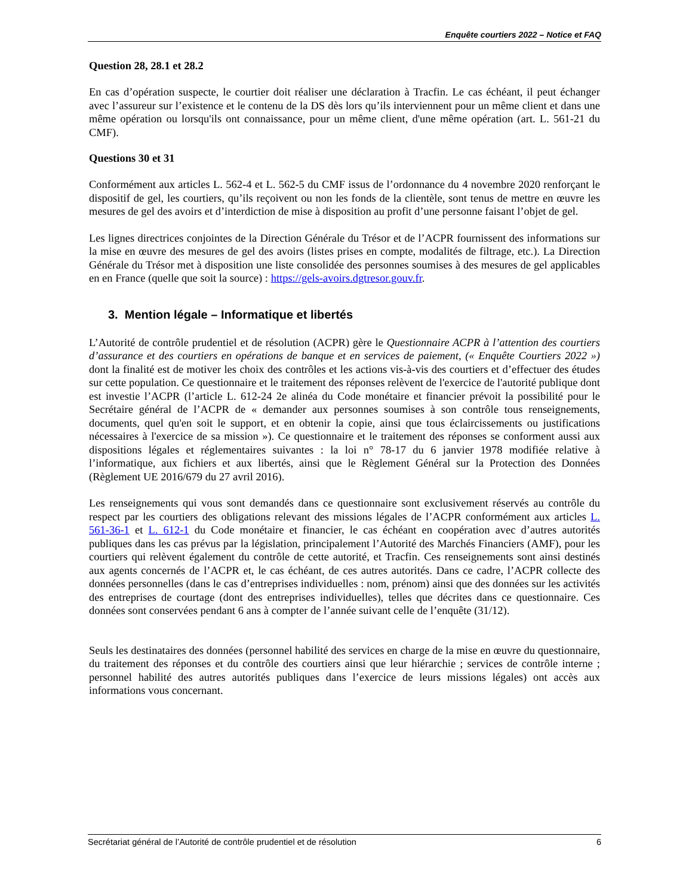Enquête courtiers 2022 – Notice et FAQ
Question 28, 28.1 et 28.2
En cas d’opération suspecte, le courtier doit réaliser une déclaration à Tracfin. Le cas échéant, il peut échanger avec l’assureur sur l’existence et le contenu de la DS dès lors qu’ils interviennent pour un même client et dans une même opération ou lorsqu'ils ont connaissance, pour un même client, d'une même opération (art. L. 561-21 du CMF).
Questions 30 et 31
Conformément aux articles L. 562-4 et L. 562-5 du CMF issus de l’ordonnance du 4 novembre 2020 renforçant le dispositif de gel, les courtiers, qu’ils reçoivent ou non les fonds de la clientèle, sont tenus de mettre en œuvre les mesures de gel des avoirs et d’interdiction de mise à disposition au profit d’une personne faisant l’objet de gel.
Les lignes directrices conjointes de la Direction Générale du Trésor et de l’ACPR fournissent des informations sur la mise en œuvre des mesures de gel des avoirs (listes prises en compte, modalités de filtrage, etc.). La Direction Générale du Trésor met à disposition une liste consolidée des personnes soumises à des mesures de gel applicables en en France (quelle que soit la source) : https://gels-avoirs.dgtresor.gouv.fr.
3. Mention légale – Informatique et libertés
L’Autorité de contrôle prudentiel et de résolution (ACPR) gère le Questionnaire ACPR à l’attention des courtiers d’assurance et des courtiers en opérations de banque et en services de paiement, (« Enquête Courtiers 2022 ») dont la finalité est de motiver les choix des contrôles et les actions vis-à-vis des courtiers et d’effectuer des études sur cette population. Ce questionnaire et le traitement des réponses relèvent de l'exercice de l'autorité publique dont est investie l’ACPR (l’article L. 612-24 2e alinéa du Code monétaire et financier prévoit la possibilité pour le Secrétaire général de l’ACPR de « demander aux personnes soumises à son contrôle tous renseignements, documents, quel qu'en soit le support, et en obtenir la copie, ainsi que tous éclaircissements ou justifications nécessaires à l'exercice de sa mission »). Ce questionnaire et le traitement des réponses se conforment aussi aux dispositions légales et réglementaires suivantes : la loi n° 78-17 du 6 janvier 1978 modifiée relative à l’informatique, aux fichiers et aux libertés, ainsi que le Règlement Général sur la Protection des Données (Règlement UE 2016/679 du 27 avril 2016).
Les renseignements qui vous sont demandés dans ce questionnaire sont exclusivement réservés au contrôle du respect par les courtiers des obligations relevant des missions légales de l’ACPR conformément aux articles L. 561-36-1 et L. 612-1 du Code monétaire et financier, le cas échéant en coopération avec d’autres autorités publiques dans les cas prévus par la législation, principalement l’Autorité des Marchés Financiers (AMF), pour les courtiers qui relèvent également du contrôle de cette autorité, et Tracfin. Ces renseignements sont ainsi destinés aux agents concernés de l’ACPR et, le cas échéant, de ces autres autorités. Dans ce cadre, l’ACPR collecte des données personnelles (dans le cas d’entreprises individuelles : nom, prénom) ainsi que des données sur les activités des entreprises de courtage (dont des entreprises individuelles), telles que décrites dans ce questionnaire. Ces données sont conservées pendant 6 ans à compter de l’année suivant celle de l’enquête (31/12).
Seuls les destinataires des données (personnel habilité des services en charge de la mise en œuvre du questionnaire, du traitement des réponses et du contrôle des courtiers ainsi que leur hiérarchie ; services de contrôle interne ; personnel habilité des autres autorités publiques dans l’exercice de leurs missions légales) ont accès aux informations vous concernant.
Secrétariat général de l’Autorité de contrôle prudentiel et de résolution 6